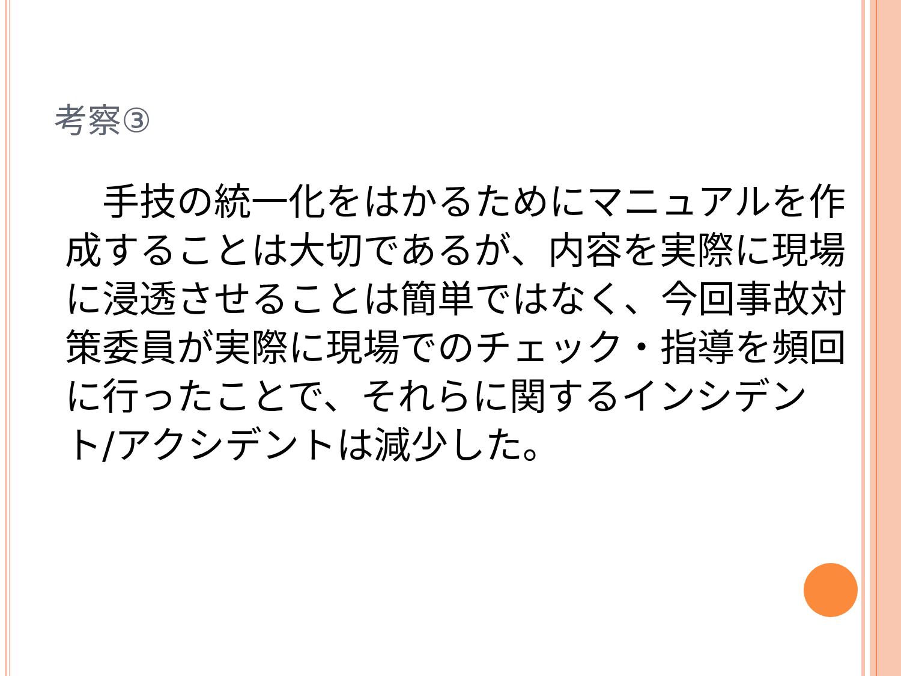考察③
　手技の統一化をはかるためにマニュアルを作成することは大切であるが、内容を実際に現場に浸透させることは簡単ではなく、今回事故対策委員が実際に現場でのチェック・指導を頻回に行ったことで、それらに関するインシデント/アクシデントは減少した。